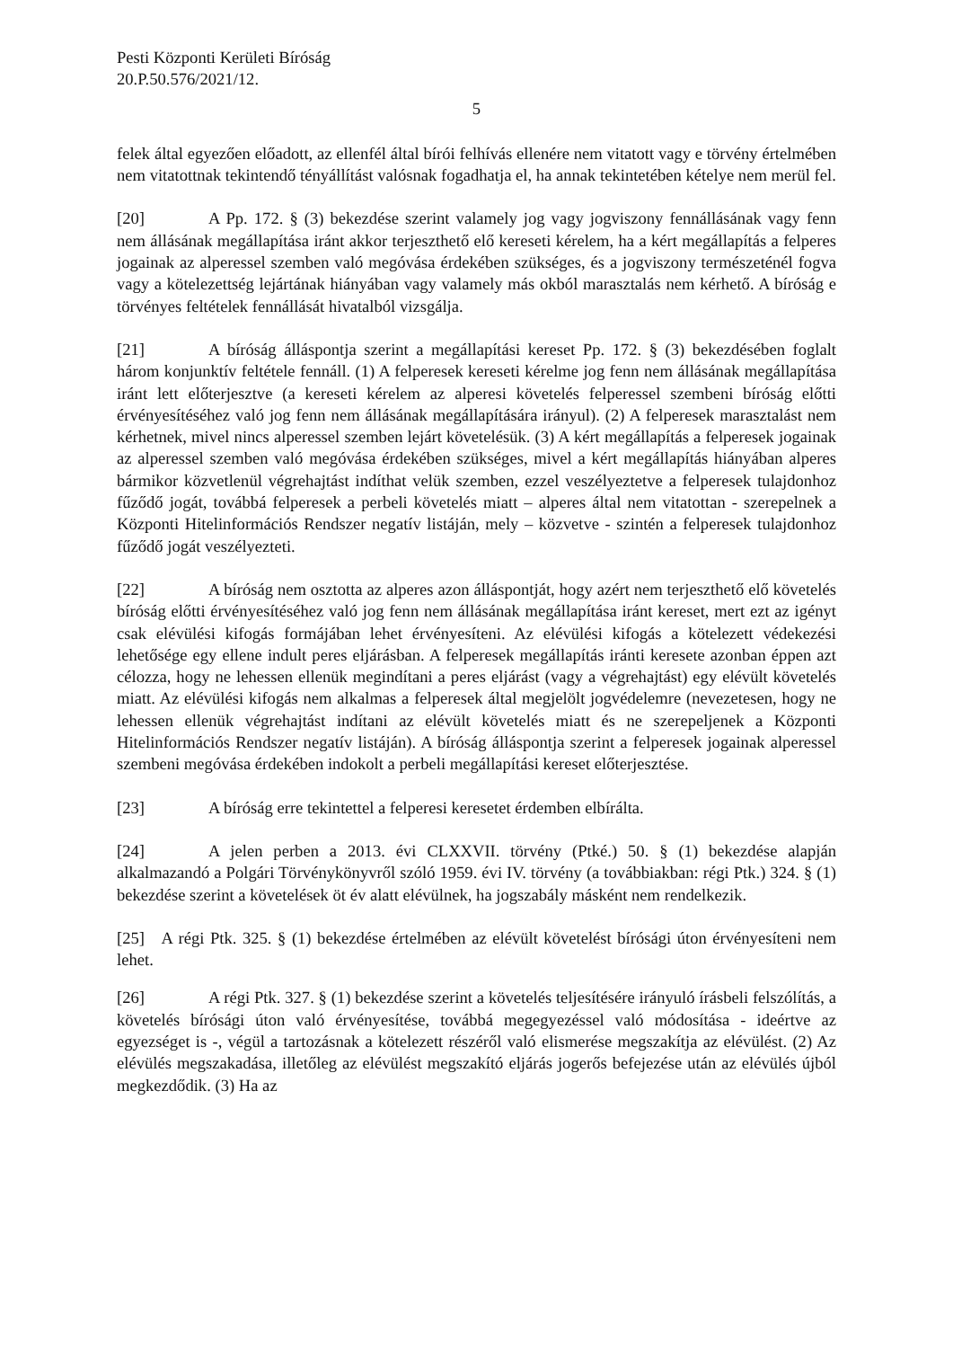Pesti Központi Kerületi Bíróság
20.P.50.576/2021/12.
5
felek által egyezően előadott, az ellenfél által bírói felhívás ellenére nem vitatott vagy e törvény értelmében nem vitatottnak tekintendő tényállítást valósnak fogadhatja el, ha annak tekintetében kételye nem merül fel.
[20] A Pp. 172. § (3) bekezdése szerint valamely jog vagy jogviszony fennállásának vagy fenn nem állásának megállapítása iránt akkor terjeszthető elő kereseti kérelem, ha a kért megállapítás a felperes jogainak az alperessel szemben való megóvása érdekében szükséges, és a jogviszony természeténél fogva vagy a kötelezettség lejártának hiányában vagy valamely más okból marasztalás nem kérhető. A bíróság e törvényes feltételek fennállását hivatalból vizsgálja.
[21] A bíróság álláspontja szerint a megállapítási kereset Pp. 172. § (3) bekezdésében foglalt három konjunktív feltétele fennáll. (1) A felperesek kereseti kérelme jog fenn nem állásának megállapítása iránt lett előterjesztve (a kereseti kérelem az alperesi követelés felperessel szembeni bíróság előtti érvényesítéséhez való jog fenn nem állásának megállapítására irányul). (2) A felperesek marasztalást nem kérhetnek, mivel nincs alperessel szemben lejárt követelésük. (3) A kért megállapítás a felperesek jogainak az alperessel szemben való megóvása érdekében szükséges, mivel a kért megállapítás hiányában alperes bármikor közvetlenül végrehajtást indíthat velük szemben, ezzel veszélyeztetve a felperesek tulajdonhoz fűződő jogát, továbbá felperesek a perbeli követelés miatt – alperes által nem vitatottan - szerepelnek a Központi Hitelinformációs Rendszer negatív listáján, mely – közvetve - szintén a felperesek tulajdonhoz fűződő jogát veszélyezteti.
[22] A bíróság nem osztotta az alperes azon álláspontját, hogy azért nem terjeszthető elő követelés bíróság előtti érvényesítéséhez való jog fenn nem állásának megállapítása iránt kereset, mert ezt az igényt csak elévülési kifogás formájában lehet érvényesíteni. Az elévülési kifogás a kötelezett védekezési lehetősége egy ellene indult peres eljárásban. A felperesek megállapítás iránti keresete azonban éppen azt célozza, hogy ne lehessen ellenük megindítani a peres eljárást (vagy a végrehajtást) egy elévült követelés miatt. Az elévülési kifogás nem alkalmas a felperesek által megjelölt jogvédelemre (nevezetesen, hogy ne lehessen ellenük végrehajtást indítani az elévült követelés miatt és ne szerepeljenek a Központi Hitelinformációs Rendszer negatív listáján). A bíróság álláspontja szerint a felperesek jogainak alperessel szembeni megóvása érdekében indokolt a perbeli megállapítási kereset előterjesztése.
[23] A bíróság erre tekintettel a felperesi keresetet érdemben elbírálta.
[24] A jelen perben a 2013. évi CLXXVII. törvény (Ptké.) 50. § (1) bekezdése alapján alkalmazandó a Polgári Törvénykönyvről szóló 1959. évi IV. törvény (a továbbiakban: régi Ptk.) 324. § (1) bekezdése szerint a követelések öt év alatt elévülnek, ha jogszabály másként nem rendelkezik.
[25] A régi Ptk. 325. § (1) bekezdése értelmében az elévült követelést bírósági úton érvényesíteni nem lehet.
[26] A régi Ptk. 327. § (1) bekezdése szerint a követelés teljesítésére irányuló írásbeli felszólítás, a követelés bírósági úton való érvényesítése, továbbá megegyezéssel való módosítása - ideértve az egyezséget is -, végül a tartozásnak a kötelezett részéről való elismerése megszakítja az elévülést. (2) Az elévülés megszakadása, illetőleg az elévülést megszakító eljárás jogerős befejezése után az elévülés újból megkezdődik. (3) Ha az